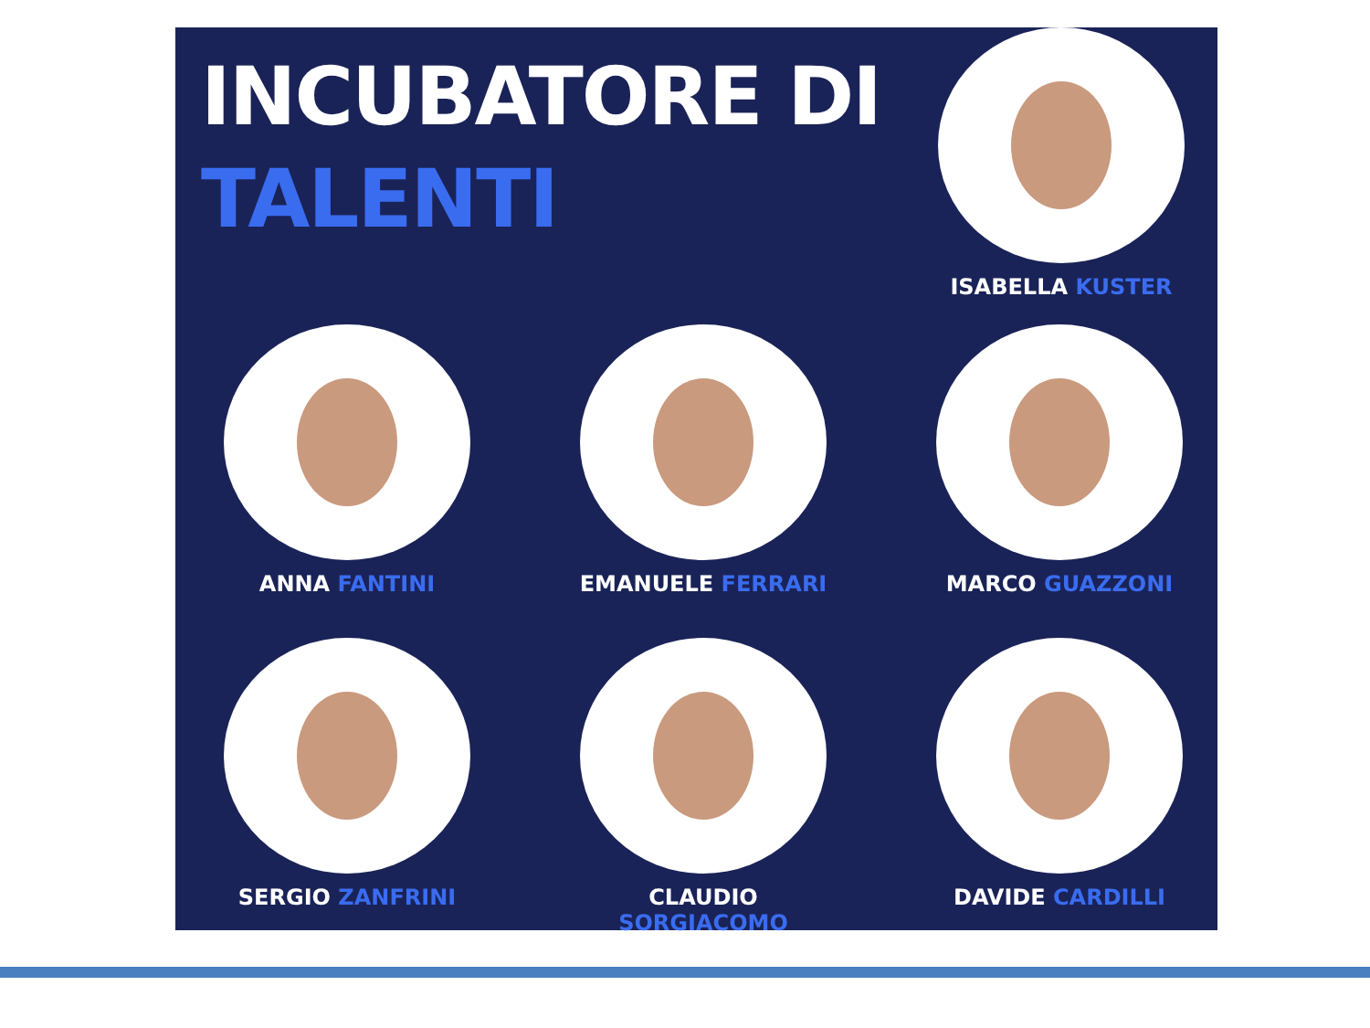INCUBATORE DI
TALENTI
ISABELLA KUSTER
ANNA FANTINI EMANUELE FERRARI MARCO GUAZZONI
SERGIO ZANFRINI CLAUDIO SORGIACOMO DAVIDE CARDILLI